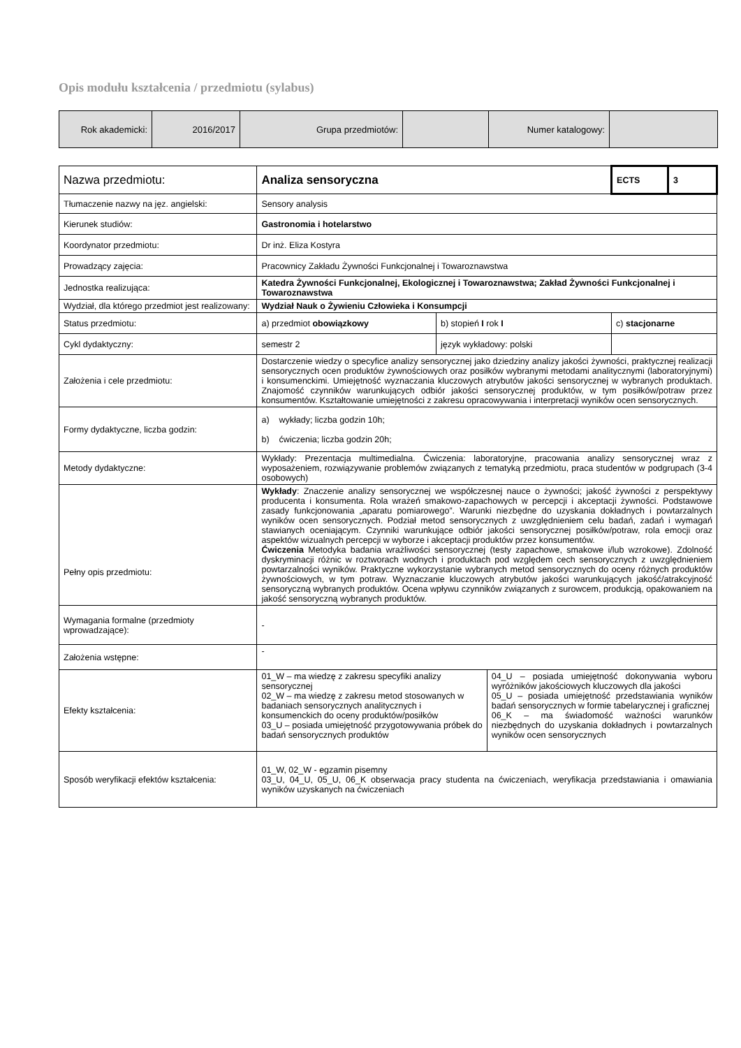Opis modułu kształcenia / przedmiotu (sylabus)
| Rok akademicki: | 2016/2017 | Grupa przedmiotów: | | Numer katalogowy: | |
| Nazwa przedmiotu: | Analiza sensoryczna | | ECTS | 3 |
| Tłumaczenie nazwy na jęz. angielski: | Sensory analysis | | | |
| Kierunek studiów: | Gastronomia i hotelarstwo | | | |
| Koordynator przedmiotu: | Dr inż. Eliza Kostyra | | | |
| Prowadzący zajęcia: | Pracownicy Zakładu Żywności Funkcjonalnej i Towaroznawstwa | | | |
| Jednostka realizująca: | Katedra Żywności Funkcjonalnej, Ekologicznej i Towaroznawstwa; Zakład Żywności Funkcjonalnej i Towaroznawstwa | | | |
| Wydział, dla którego przedmiot jest realizowany: | Wydział Nauk o Żywieniu Człowieka i Konsumpcji | | | |
| Status przedmiotu: | a) przedmiot obowiązkowy | b) stopień I rok I | c) stacjonarne | |
| Cykl dydaktyczny: | semestr 2 | język wykładowy: polski | | |
| Założenia i cele przedmiotu: | Dostarczenie wiedzy o specyfice analizy sensorycznej jako dziedziny analizy jakości żywności, praktycznej realizacji sensorycznych ocen produktów żywnościowych oraz posiłków wybranymi metodami analitycznymi (laboratoryjnymi) i konsumenckimi. Umiejętność wyznaczania kluczowych atrybutów jakości sensorycznej w wybranych produktach. Znajomość czynników warunkujących odbiór jakości sensorycznej produktów, w tym posiłków/potraw przez konsumentów. Kształtowanie umiejętności z zakresu opracowywania i interpretacji wyników ocen sensorycznych. | | | |
| Formy dydaktyczne, liczba godzin: | a) wykłady; liczba godzin 10h; b) ćwiczenia; liczba godzin 20h; | | | |
| Metody dydaktyczne: | Wykłady: Prezentacja multimedialna. Ćwiczenia: laboratoryjne, pracowania analizy sensorycznej wraz z wyposażeniem, rozwiązywanie problemów związanych z tematyką przedmiotu, praca studentów w podgrupach (3-4 osobowych) | | | |
| Pełny opis przedmiotu: | Wykłady : Znaczenie analizy sensorycznej we współczesnej nauce o żywności; jakość żywności z perspektywy producenta i konsumenta. Rola wrażeń smakowo-zapachowych w percepcji i akceptacji żywności. Podstawowe zasady funkcjonowania „aparatu pomiarowego”. Warunki niezbędne do uzyskania dokładnych i powtarzalnych wyników ocen sensorycznych. Podział metod sensorycznych z uwzględnieniem celu badań, zadań i wymagań stawianych oceniającym. Czynniki warunkujące odbiór jakości sensorycznej posiłków/potraw, rola emocji oraz aspektów wizualnych percepcji w wyborze i akceptacji produktów przez konsumentów. Ćwiczenia Metodyka badania wrażliwości sensorycznej (testy zapachowe, smakowe i/lub wzrokowe). Zdolność dyskryminacji różnic w roztworach wodnych i produktach pod względem cech sensorycznych z uwzględnieniem powtarzalności wyników. Praktyczne wykorzystanie wybranych metod sensorycznych do oceny różnych produktów żywnościowych, w tym potraw. Wyznaczanie kluczowych atrybutów jakości warunkujących jakość/atrakcyjność sensoryczną wybranych produktów. Ocena wpływu czynników związanych z surowcem, produkcją, opakowaniem na jakość sensoryczną wybranych produktów. | | | |
| Wymagania formalne (przedmioty wprowadzające): | - | | | |
| Założenia wstępne: | - | | | |
| Efekty kształcenia: | / 01_W – ma wiedzę z zakresu specyfiki analizy sensorycznej 02_W – ma wiedzę z zakresu metod stosowanych w badaniach sensorycznych analitycznych i konsumenckich do oceny produktów/posiłków 03_U – posiada umiejętność przygotowywania próbek do badań sensorycznych produktów / 04_U – posiada umiejętność dokonywania wyboru wyróżników jakościowych kluczowych dla jakości 05_U – posiada umiejętność przedstawiania wyników badań sensorycznych w formie tabelarycznej i graficznej 06_K – ma świadomość ważności warunków niezbędnych do uzyskania dokładnych i powtarzalnych wyników ocen sensorycznych / | | | |
| Sposób weryfikacji efektów kształcenia: | 01_W, 02_W - egzamin pisemny 03_U, 04_U, 05_U, 06_K obserwacja pracy studenta na ćwiczeniach, weryfikacja przedstawiania i omawiania wyników uzyskanych na ćwiczeniach | | | |